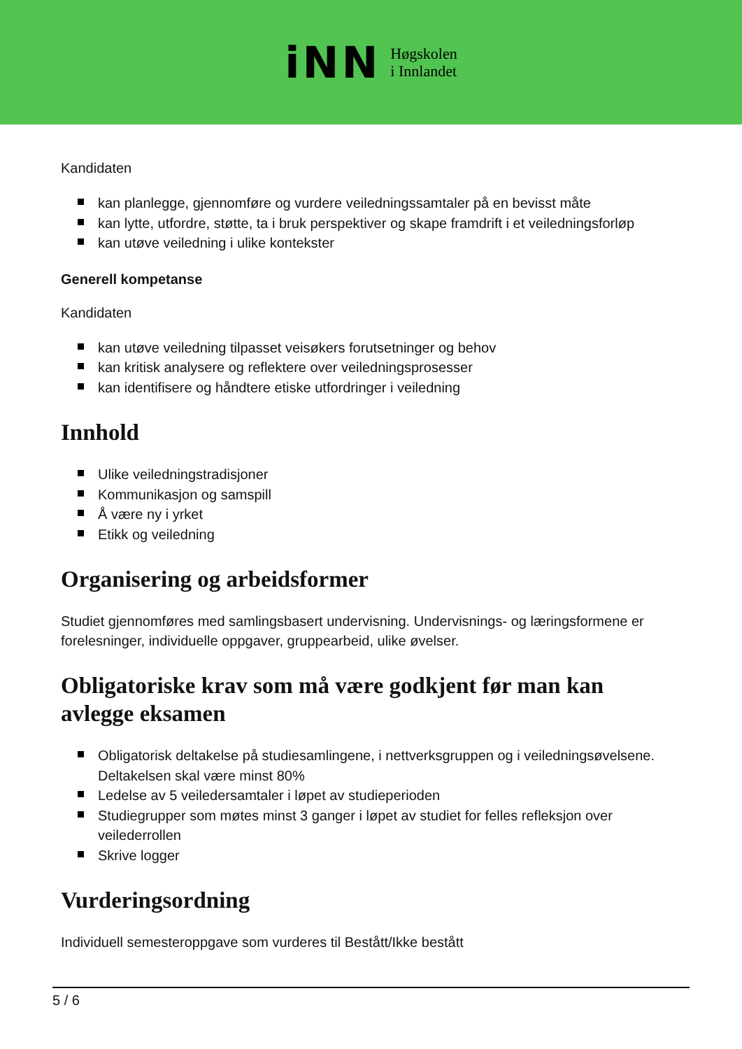iNN
Høgskolen
i Innlandet
Kandidaten
kan planlegge, gjennomføre og vurdere veiledningssamtaler på en bevisst måte
kan lytte, utfordre, støtte, ta i bruk perspektiver og skape framdrift i et veiledningsforløp
kan utøve veiledning i ulike kontekster
Generell kompetanse
Kandidaten
kan utøve veiledning tilpasset veisøkers forutsetninger og behov
kan kritisk analysere og reflektere over veiledningsprosesser
kan identifisere og håndtere etiske utfordringer i veiledning
Innhold
Ulike veiledningstradisjoner
Kommunikasjon og samspill
Å være ny i yrket
Etikk og veiledning
Organisering og arbeidsformer
Studiet gjennomføres med samlingsbasert undervisning. Undervisnings- og læringsformene er forelesninger, individuelle oppgaver, gruppearbeid, ulike øvelser.
Obligatoriske krav som må være godkjent før man kan avlegge eksamen
Obligatorisk deltakelse på studiesamlingene, i nettverksgruppen og i veiledningsøvelsene. Deltakelsen skal være minst 80%
Ledelse av 5 veiledersamtaler i løpet av studieperioden
Studiegrupper som møtes minst 3 ganger i løpet av studiet for felles refleksjon over veilederrollen
Skrive logger
Vurderingsordning
Individuell semesteroppgave som vurderes til Bestått/Ikke bestått
5 / 6